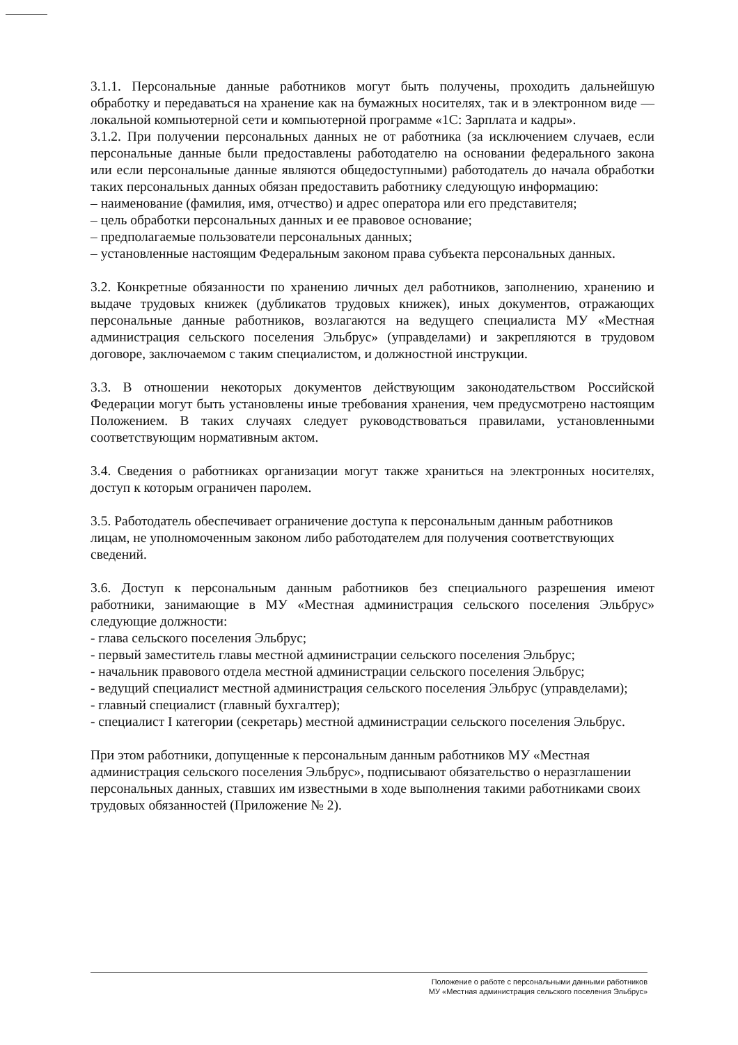3.1.1. Персональные данные работников могут быть получены, проходить дальнейшую обработку и передаваться на хранение как на бумажных носителях, так и в электронном виде — локальной компьютерной сети и компьютерной программе «1С: Зарплата и кадры».
3.1.2. При получении персональных данных не от работника (за исключением случаев, если персональные данные были предоставлены работодателю на основании федерального закона или если персональные данные являются общедоступными) работодатель до начала обработки таких персональных данных обязан предоставить работнику следующую информацию:
– наименование (фамилия, имя, отчество) и адрес оператора или его представителя;
– цель обработки персональных данных и ее правовое основание;
– предполагаемые пользователи персональных данных;
– установленные настоящим Федеральным законом права субъекта персональных данных.
3.2. Конкретные обязанности по хранению личных дел работников, заполнению, хранению и выдаче трудовых книжек (дубликатов трудовых книжек), иных документов, отражающих персональные данные работников, возлагаются на ведущего специалиста МУ «Местная администрация сельского поселения Эльбрус» (управделами) и закрепляются в трудовом договоре, заключаемом с таким специалистом, и должностной инструкции.
3.3. В отношении некоторых документов действующим законодательством Российской Федерации могут быть установлены иные требования хранения, чем предусмотрено настоящим Положением. В таких случаях следует руководствоваться правилами, установленными соответствующим нормативным актом.
3.4. Сведения о работниках организации могут также храниться на электронных носителях, доступ к которым ограничен паролем.
3.5. Работодатель обеспечивает ограничение доступа к персональным данным работников лицам, не уполномоченным законом либо работодателем для получения соответствующих сведений.
3.6. Доступ к персональным данным работников без специального разрешения имеют работники, занимающие в МУ «Местная администрация сельского поселения Эльбрус» следующие должности:
- глава сельского поселения Эльбрус;
- первый заместитель главы местной администрации сельского поселения Эльбрус;
- начальник правового отдела местной администрации сельского поселения Эльбрус;
- ведущий специалист местной администрация сельского поселения Эльбрус (управделами);
- главный специалист (главный бухгалтер);
- специалист I категории (секретарь) местной администрации сельского поселения Эльбрус.
При этом работники, допущенные к персональным данным работников МУ «Местная администрация сельского поселения Эльбрус», подписывают обязательство о неразглашении персональных данных, ставших им известными в ходе выполнения такими работниками своих трудовых обязанностей (Приложение № 2).
Положение о работе с персональными данными работников
МУ «Местная администрация сельского поселения Эльбрус»